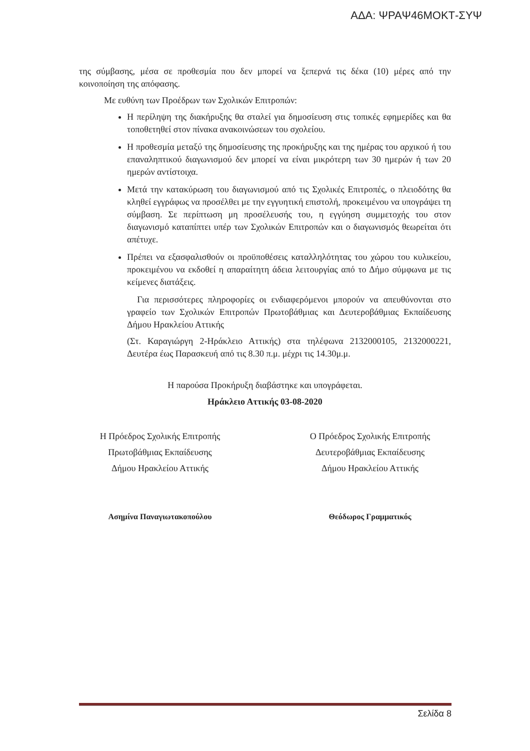ΑΔΑ: ΨΡΑΨ46ΜΟΚΤ-ΣΥΨ
της σύμβασης, μέσα σε προθεσμία που δεν μπορεί να ξεπερνά τις δέκα (10) μέρες από την κοινοποίηση της απόφασης.
Με ευθύνη των Προέδρων των Σχολικών Επιτροπών:
Η περίληψη της διακήρυξης θα σταλεί για δημοσίευση στις τοπικές εφημερίδες και θα τοποθετηθεί στον πίνακα ανακοινώσεων του σχολείου.
Η προθεσμία μεταξύ της δημοσίευσης της προκήρυξης και της ημέρας του αρχικού ή του επαναληπτικού διαγωνισμού δεν μπορεί να είναι μικρότερη των 30 ημερών ή των 20 ημερών αντίστοιχα.
Μετά την κατακύρωση του διαγωνισμού από τις Σχολικές Επιτροπές, ο πλειοδότης θα κληθεί εγγράφως να προσέλθει με την εγγυητική επιστολή, προκειμένου να υπογράψει τη σύμβαση. Σε περίπτωση μη προσέλευσής του, η εγγύηση συμμετοχής του στον διαγωνισμό καταπίπτει υπέρ των Σχολικών Επιτροπών και ο διαγωνισμός θεωρείται ότι απέτυχε.
Πρέπει να εξασφαλισθούν οι προϋποθέσεις καταλληλότητας του χώρου του κυλικείου, προκειμένου να εκδοθεί η απαραίτητη άδεια λειτουργίας από το Δήμο σύμφωνα με τις κείμενες διατάξεις.
Για περισσότερες πληροφορίες οι ενδιαφερόμενοι μπορούν να απευθύνονται στο γραφείο των Σχολικών Επιτροπών Πρωτοβάθμιας και Δευτεροβάθμιας Εκπαίδευσης Δήμου Ηρακλείου Αττικής
(Στ. Καραγιώργη 2-Ηράκλειο Αττικής) στα τηλέφωνα 2132000105, 2132000221, Δευτέρα έως Παρασκευή από τις 8.30 π.μ. μέχρι τις 14.30μ.μ.
Η παρούσα Προκήρυξη διαβάστηκε και υπογράφεται.
Ηράκλειο Αττικής 03-08-2020
Η Πρόεδρος Σχολικής Επιτροπής
Πρωτοβάθμιας Εκπαίδευσης
Δήμου Ηρακλείου Αττικής
Ασημίνα Παναγιωτακοπούλου
Ο Πρόεδρος Σχολικής Επιτροπής
Δευτεροβάθμιας Εκπαίδευσης
Δήμου Ηρακλείου Αττικής
Θεόδωρος Γραμματικός
Σελίδα 8